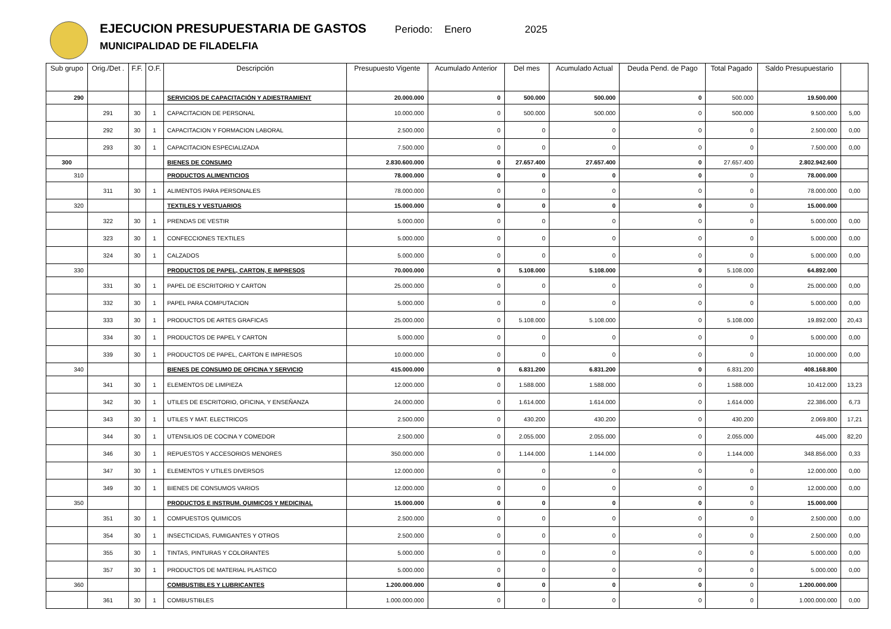EJECUCION PRESUPUESTARIA DE GASTOS
MUNICIPALIDAD DE FILADELFIA
Periodo: Enero 2025
| Sub grupo | Orig./Det . | F.F. | O.F. | Descripción | Presupuesto Vigente | Acumulado Anterior | Del mes | Acumulado Actual | Deuda Pend. de Pago | Total Pagado | Saldo Presupuestario | |
| --- | --- | --- | --- | --- | --- | --- | --- | --- | --- | --- | --- | --- |
| 290 | | | | SERVICIOS DE CAPACITACIÓN Y ADIESTRAMIENT | 20.000.000 | 0 | 500.000 | 500.000 | 0 | 500.000 | 19.500.000 | |
| | 291 | 30 | 1 | CAPACITACION DE PERSONAL | 10.000.000 | 0 | 500.000 | 500.000 | 0 | 500.000 | 9.500.000 | 5,00 |
| | 292 | 30 | 1 | CAPACITACION Y FORMACION LABORAL | 2.500.000 | 0 | 0 | 0 | 0 | 0 | 2.500.000 | 0,00 |
| | 293 | 30 | 1 | CAPACITACION ESPECIALIZADA | 7.500.000 | 0 | 0 | 0 | 0 | 0 | 7.500.000 | 0,00 |
| 300 | | | | BIENES DE CONSUMO | 2.830.600.000 | 0 | 27.657.400 | 27.657.400 | 0 | 27.657.400 | 2.802.942.600 | |
| 310 | | | | PRODUCTOS ALIMENTICIOS | 78.000.000 | 0 | 0 | 0 | 0 | 0 | 78.000.000 | |
| | 311 | 30 | 1 | ALIMENTOS PARA PERSONALES | 78.000.000 | 0 | 0 | 0 | 0 | 0 | 78.000.000 | 0,00 |
| 320 | | | | TEXTILES Y VESTUARIOS | 15.000.000 | 0 | 0 | 0 | 0 | 0 | 15.000.000 | |
| | 322 | 30 | 1 | PRENDAS DE VESTIR | 5.000.000 | 0 | 0 | 0 | 0 | 0 | 5.000.000 | 0,00 |
| | 323 | 30 | 1 | CONFECCIONES TEXTILES | 5.000.000 | 0 | 0 | 0 | 0 | 0 | 5.000.000 | 0,00 |
| | 324 | 30 | 1 | CALZADOS | 5.000.000 | 0 | 0 | 0 | 0 | 0 | 5.000.000 | 0,00 |
| 330 | | | | PRODUCTOS DE PAPEL, CARTON, E IMPRESOS | 70.000.000 | 0 | 5.108.000 | 5.108.000 | 0 | 5.108.000 | 64.892.000 | |
| | 331 | 30 | 1 | PAPEL DE ESCRITORIO Y CARTON | 25.000.000 | 0 | 0 | 0 | 0 | 0 | 25.000.000 | 0,00 |
| | 332 | 30 | 1 | PAPEL PARA COMPUTACION | 5.000.000 | 0 | 0 | 0 | 0 | 0 | 5.000.000 | 0,00 |
| | 333 | 30 | 1 | PRODUCTOS DE ARTES GRAFICAS | 25.000.000 | 0 | 5.108.000 | 5.108.000 | 0 | 5.108.000 | 19.892.000 | 20,43 |
| | 334 | 30 | 1 | PRODUCTOS DE PAPEL Y CARTON | 5.000.000 | 0 | 0 | 0 | 0 | 0 | 5.000.000 | 0,00 |
| | 339 | 30 | 1 | PRODUCTOS DE PAPEL, CARTON E IMPRESOS | 10.000.000 | 0 | 0 | 0 | 0 | 0 | 10.000.000 | 0,00 |
| 340 | | | | BIENES DE CONSUMO DE OFICINA Y SERVICIO | 415.000.000 | 0 | 6.831.200 | 6.831.200 | 0 | 6.831.200 | 408.168.800 | |
| | 341 | 30 | 1 | ELEMENTOS DE LIMPIEZA | 12.000.000 | 0 | 1.588.000 | 1.588.000 | 0 | 1.588.000 | 10.412.000 | 13,23 |
| | 342 | 30 | 1 | UTILES DE ESCRITORIO, OFICINA, Y ENSEÑANZA | 24.000.000 | 0 | 1.614.000 | 1.614.000 | 0 | 1.614.000 | 22.386.000 | 6,73 |
| | 343 | 30 | 1 | UTILES Y MAT. ELECTRICOS | 2.500.000 | 0 | 430.200 | 430.200 | 0 | 430.200 | 2.069.800 | 17,21 |
| | 344 | 30 | 1 | UTENSILIOS DE COCINA Y COMEDOR | 2.500.000 | 0 | 2.055.000 | 2.055.000 | 0 | 2.055.000 | 445.000 | 82,20 |
| | 346 | 30 | 1 | REPUESTOS Y ACCESORIOS MENORES | 350.000.000 | 0 | 1.144.000 | 1.144.000 | 0 | 1.144.000 | 348.856.000 | 0,33 |
| | 347 | 30 | 1 | ELEMENTOS Y UTILES DIVERSOS | 12.000.000 | 0 | 0 | 0 | 0 | 0 | 12.000.000 | 0,00 |
| | 349 | 30 | 1 | BIENES DE CONSUMOS VARIOS | 12.000.000 | 0 | 0 | 0 | 0 | 0 | 12.000.000 | 0,00 |
| 350 | | | | PRODUCTOS E INSTRUM. QUIMICOS Y MEDICINAL | 15.000.000 | 0 | 0 | 0 | 0 | 0 | 15.000.000 | |
| | 351 | 30 | 1 | COMPUESTOS QUIMICOS | 2.500.000 | 0 | 0 | 0 | 0 | 0 | 2.500.000 | 0,00 |
| | 354 | 30 | 1 | INSECTICIDAS, FUMIGANTES Y OTROS | 2.500.000 | 0 | 0 | 0 | 0 | 0 | 2.500.000 | 0,00 |
| | 355 | 30 | 1 | TINTAS, PINTURAS Y COLORANTES | 5.000.000 | 0 | 0 | 0 | 0 | 0 | 5.000.000 | 0,00 |
| | 357 | 30 | 1 | PRODUCTOS DE MATERIAL PLASTICO | 5.000.000 | 0 | 0 | 0 | 0 | 0 | 5.000.000 | 0,00 |
| 360 | | | | COMBUSTIBLES Y LUBRICANTES | 1.200.000.000 | 0 | 0 | 0 | 0 | 0 | 1.200.000.000 | |
| | 361 | 30 | 1 | COMBUSTIBLES | 1.000.000.000 | 0 | 0 | 0 | 0 | 0 | 1.000.000.000 | 0,00 |